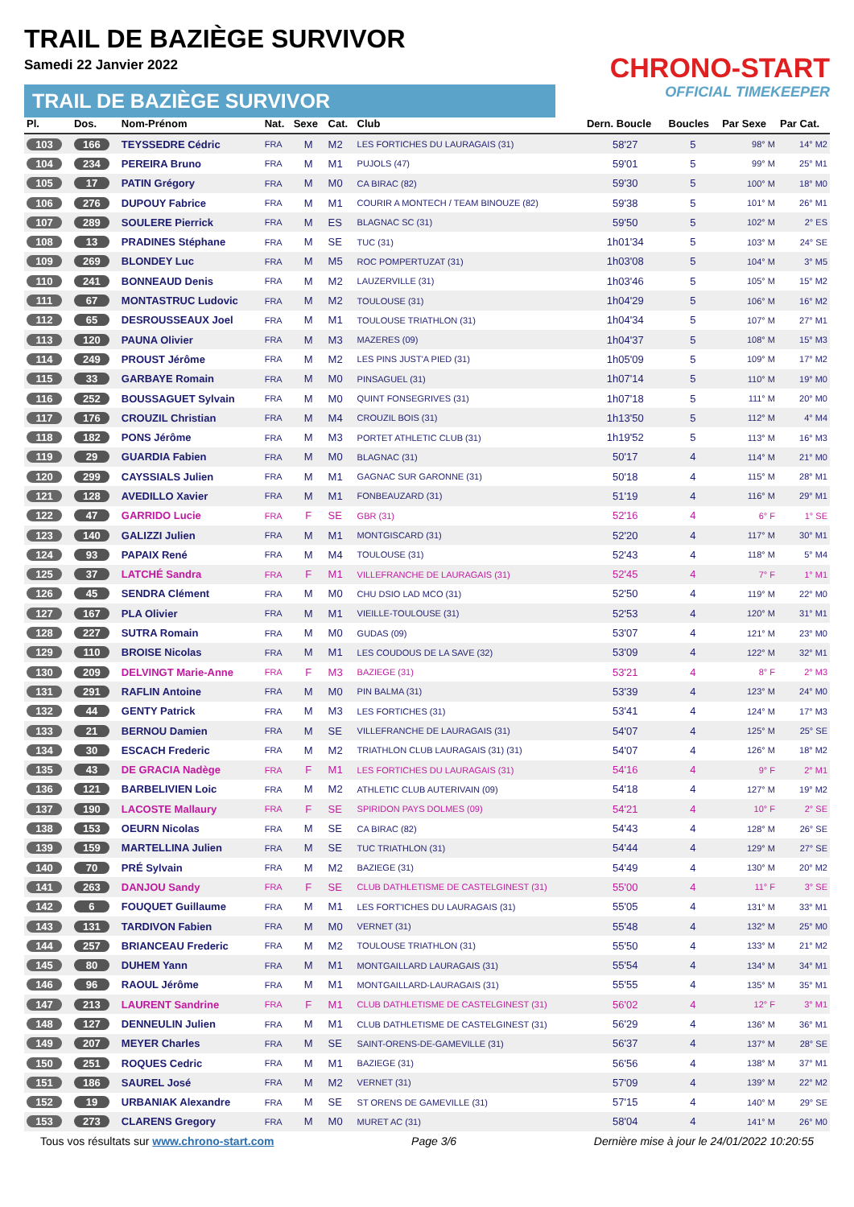TRAIL DE BAZIÈGE SURVIVOR
Samedi 22 Janvier 2022
TRAIL DE BAZIÈGE SURVIVOR
CHRONO-START
OFFICIAL TIMEKEEPER
| Pl. | Dos. | Nom-Prénom | Nat. | Sexe | Cat. | Club | Dern. Boucle | Boucles | Par Sexe | Par Cat. |
| --- | --- | --- | --- | --- | --- | --- | --- | --- | --- | --- |
| 103 | 166 | TEYSSEDRE Cédric | FRA | M | M2 | LES FORTICHES DU LAURAGAIS (31) | 58'27 | 5 | 98° M | 14° M2 |
| 104 | 234 | PEREIRA Bruno | FRA | M | M1 | PUJOLS (47) | 59'01 | 5 | 99° M | 25° M1 |
| 105 | 17 | PATIN Grégory | FRA | M | M0 | CA BIRAC (82) | 59'30 | 5 | 100° M | 18° M0 |
| 106 | 276 | DUPOUY Fabrice | FRA | M | M1 | COURIR A MONTECH / TEAM BINOUZE (82) | 59'38 | 5 | 101° M | 26° M1 |
| 107 | 289 | SOULERE Pierrick | FRA | M | ES | BLAGNAC SC (31) | 59'50 | 5 | 102° M | 2° ES |
| 108 | 13 | PRADINES Stéphane | FRA | M | SE | TUC (31) | 1h01'34 | 5 | 103° M | 24° SE |
| 109 | 269 | BLONDEY Luc | FRA | M | M5 | ROC POMPERTUZAT (31) | 1h03'08 | 5 | 104° M | 3° M5 |
| 110 | 241 | BONNEAUD Denis | FRA | M | M2 | LAUZERVILLE (31) | 1h03'46 | 5 | 105° M | 15° M2 |
| 111 | 67 | MONTASTRUC Ludovic | FRA | M | M2 | TOULOUSE (31) | 1h04'29 | 5 | 106° M | 16° M2 |
| 112 | 65 | DESROUSSEAUX Joel | FRA | M | M1 | TOULOUSE TRIATHLON (31) | 1h04'34 | 5 | 107° M | 27° M1 |
| 113 | 120 | PAUNA Olivier | FRA | M | M3 | MAZERES (09) | 1h04'37 | 5 | 108° M | 15° M3 |
| 114 | 249 | PROUST Jérôme | FRA | M | M2 | LES PINS JUST'A PIED (31) | 1h05'09 | 5 | 109° M | 17° M2 |
| 115 | 33 | GARBAYE Romain | FRA | M | M0 | PINSAGUEL (31) | 1h07'14 | 5 | 110° M | 19° M0 |
| 116 | 252 | BOUSSAGUET Sylvain | FRA | M | M0 | QUINT FONSEGRIVES (31) | 1h07'18 | 5 | 111° M | 20° M0 |
| 117 | 176 | CROUZIL Christian | FRA | M | M4 | CROUZIL BOIS (31) | 1h13'50 | 5 | 112° M | 4° M4 |
| 118 | 182 | PONS Jérôme | FRA | M | M3 | PORTET ATHLETIC CLUB (31) | 1h19'52 | 5 | 113° M | 16° M3 |
| 119 | 29 | GUARDIA Fabien | FRA | M | M0 | BLAGNAC (31) | 50'17 | 4 | 114° M | 21° M0 |
| 120 | 299 | CAYSSIALS Julien | FRA | M | M1 | GAGNAC SUR GARONNE (31) | 50'18 | 4 | 115° M | 28° M1 |
| 121 | 128 | AVEDILLO Xavier | FRA | M | M1 | FONBEAUZARD (31) | 51'19 | 4 | 116° M | 29° M1 |
| 122 | 47 | GARRIDO Lucie | FRA | F | SE | GBR (31) | 52'16 | 4 | 6° F | 1° SE |
| 123 | 140 | GALIZZI Julien | FRA | M | M1 | MONTGISCARD (31) | 52'20 | 4 | 117° M | 30° M1 |
| 124 | 93 | PAPAIX René | FRA | M | M4 | TOULOUSE (31) | 52'43 | 4 | 118° M | 5° M4 |
| 125 | 37 | LATCHÉ Sandra | FRA | F | M1 | VILLEFRANCHE DE LAURAGAIS (31) | 52'45 | 4 | 7° F | 1° M1 |
| 126 | 45 | SENDRA Clément | FRA | M | M0 | CHU DSIO LAD MCO (31) | 52'50 | 4 | 119° M | 22° M0 |
| 127 | 167 | PLA Olivier | FRA | M | M1 | VIEILLE-TOULOUSE (31) | 52'53 | 4 | 120° M | 31° M1 |
| 128 | 227 | SUTRA Romain | FRA | M | M0 | GUDAS (09) | 53'07 | 4 | 121° M | 23° M0 |
| 129 | 110 | BROISE Nicolas | FRA | M | M1 | LES COUDOUS DE LA SAVE (32) | 53'09 | 4 | 122° M | 32° M1 |
| 130 | 209 | DELVINGT Marie-Anne | FRA | F | M3 | BAZIEGE (31) | 53'21 | 4 | 8° F | 2° M3 |
| 131 | 291 | RAFLIN Antoine | FRA | M | M0 | PIN BALMA (31) | 53'39 | 4 | 123° M | 24° M0 |
| 132 | 44 | GENTY Patrick | FRA | M | M3 | LES FORTICHES (31) | 53'41 | 4 | 124° M | 17° M3 |
| 133 | 21 | BERNOU Damien | FRA | M | SE | VILLEFRANCHE DE LAURAGAIS (31) | 54'07 | 4 | 125° M | 25° SE |
| 134 | 30 | ESCACH Frederic | FRA | M | M2 | TRIATHLON CLUB LAURAGAIS (31) (31) | 54'07 | 4 | 126° M | 18° M2 |
| 135 | 43 | DE GRACIA Nadège | FRA | F | M1 | LES FORTICHES DU LAURAGAIS (31) | 54'16 | 4 | 9° F | 2° M1 |
| 136 | 121 | BARBELIVIEN Loic | FRA | M | M2 | ATHLETIC CLUB AUTERIVAIN (09) | 54'18 | 4 | 127° M | 19° M2 |
| 137 | 190 | LACOSTE Mallaury | FRA | F | SE | SPIRIDON PAYS DOLMES (09) | 54'21 | 4 | 10° F | 2° SE |
| 138 | 153 | OEURN Nicolas | FRA | M | SE | CA BIRAC (82) | 54'43 | 4 | 128° M | 26° SE |
| 139 | 159 | MARTELLINA Julien | FRA | M | SE | TUC TRIATHLON (31) | 54'44 | 4 | 129° M | 27° SE |
| 140 | 70 | PRÉ Sylvain | FRA | M | M2 | BAZIEGE (31) | 54'49 | 4 | 130° M | 20° M2 |
| 141 | 263 | DANJOU Sandy | FRA | F | SE | CLUB DATHLETISME DE CASTELGINEST (31) | 55'00 | 4 | 11° F | 3° SE |
| 142 | 6 | FOUQUET Guillaume | FRA | M | M1 | LES FORT'ICHES DU LAURAGAIS (31) | 55'05 | 4 | 131° M | 33° M1 |
| 143 | 131 | TARDIVON Fabien | FRA | M | M0 | VERNET (31) | 55'48 | 4 | 132° M | 25° M0 |
| 144 | 257 | BRIANCEAU Frederic | FRA | M | M2 | TOULOUSE TRIATHLON (31) | 55'50 | 4 | 133° M | 21° M2 |
| 145 | 80 | DUHEM Yann | FRA | M | M1 | MONTGAILLARD LAURAGAIS (31) | 55'54 | 4 | 134° M | 34° M1 |
| 146 | 96 | RAOUL Jérôme | FRA | M | M1 | MONTGAILLARD-LAURAGAIS (31) | 55'55 | 4 | 135° M | 35° M1 |
| 147 | 213 | LAURENT Sandrine | FRA | F | M1 | CLUB DATHLETISME DE CASTELGINEST (31) | 56'02 | 4 | 12° F | 3° M1 |
| 148 | 127 | DENNEULIN Julien | FRA | M | M1 | CLUB DATHLETISME DE CASTELGINEST (31) | 56'29 | 4 | 136° M | 36° M1 |
| 149 | 207 | MEYER Charles | FRA | M | SE | SAINT-ORENS-DE-GAMEVILLE (31) | 56'37 | 4 | 137° M | 28° SE |
| 150 | 251 | ROQUES Cedric | FRA | M | M1 | BAZIEGE (31) | 56'56 | 4 | 138° M | 37° M1 |
| 151 | 186 | SAUREL José | FRA | M | M2 | VERNET (31) | 57'09 | 4 | 139° M | 22° M2 |
| 152 | 19 | URBANIAK Alexandre | FRA | M | SE | ST ORENS DE GAMEVILLE (31) | 57'15 | 4 | 140° M | 29° SE |
| 153 | 273 | CLARENS Gregory | FRA | M | M0 | MURET AC (31) | 58'04 | 4 | 141° M | 26° M0 |
Tous vos résultats sur www.chrono-start.com Page 3/6 Dernière mise à jour le 24/01/2022 10:20:55